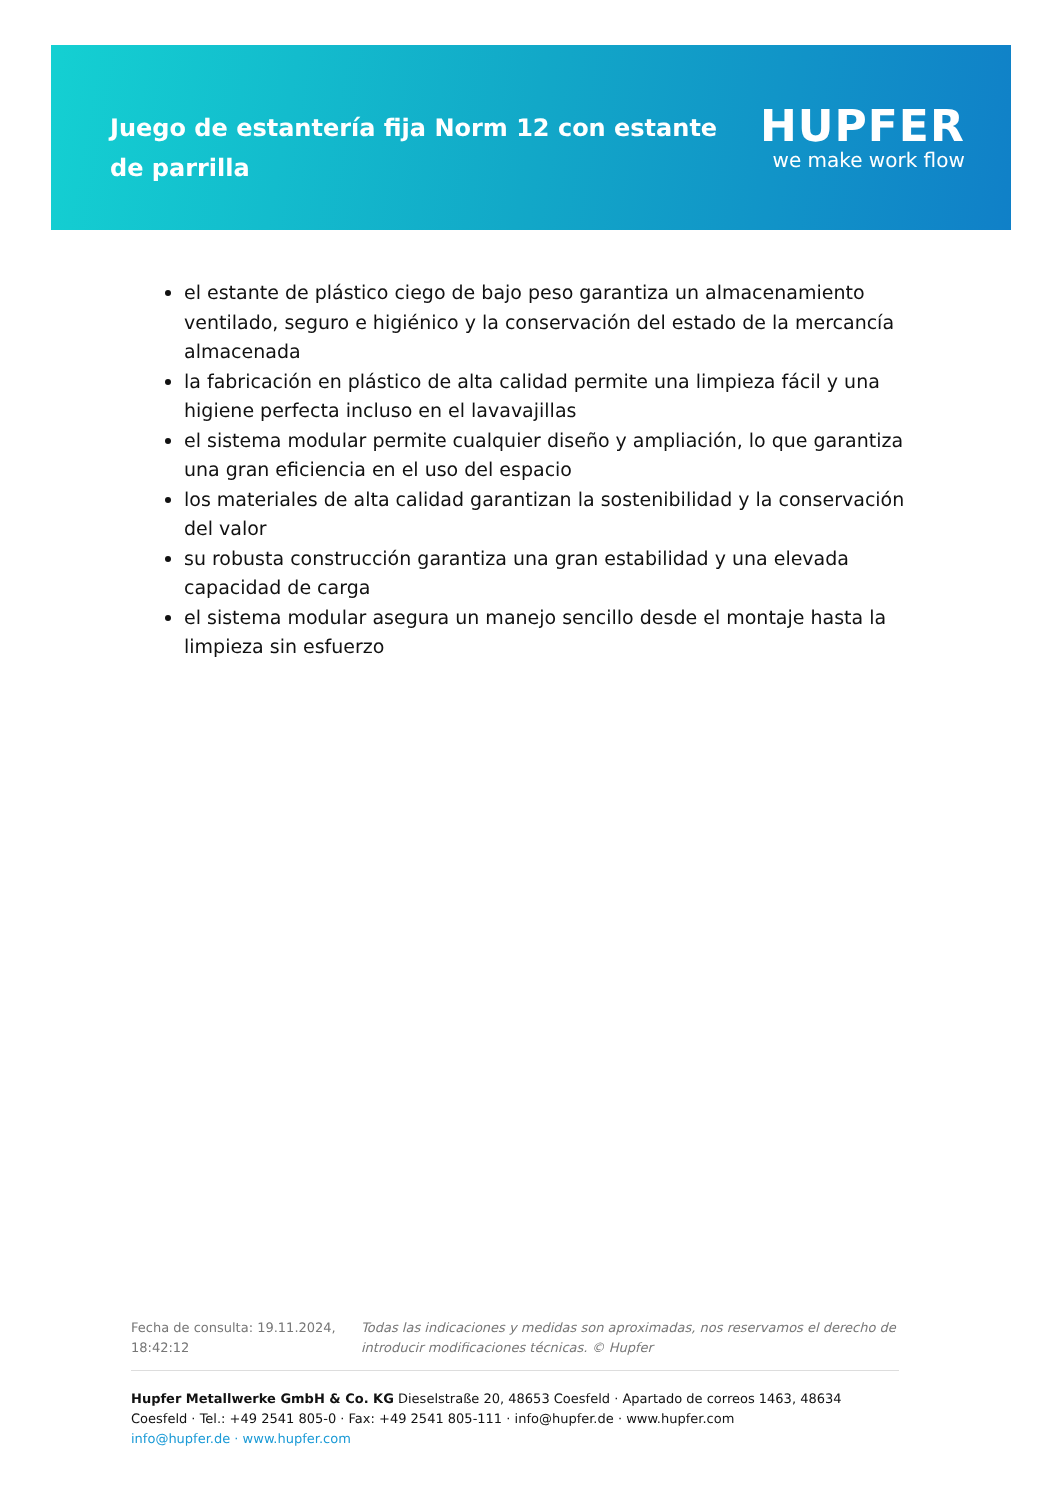Juego de estantería fija Norm 12 con estante de parrilla
HUPFER
we make work flow
el estante de plástico ciego de bajo peso garantiza un almacenamiento ventilado, seguro e higiénico y la conservación del estado de la mercancía almacenada
la fabricación en plástico de alta calidad permite una limpieza fácil y una higiene perfecta incluso en el lavavajillas
el sistema modular permite cualquier diseño y ampliación, lo que garantiza una gran eficiencia en el uso del espacio
los materiales de alta calidad garantizan la sostenibilidad y la conservación del valor
su robusta construcción garantiza una gran estabilidad y una elevada capacidad de carga
el sistema modular asegura un manejo sencillo desde el montaje hasta la limpieza sin esfuerzo
Fecha de consulta: 19.11.2024, 18:42:12
Todas las indicaciones y medidas son aproximadas, nos reservamos el derecho de introducir modificaciones técnicas. © Hupfer
Hupfer Metallwerke GmbH & Co. KG Dieselstraße 20, 48653 Coesfeld · Apartado de correos 1463, 48634 Coesfeld · Tel.: +49 2541 805-0 · Fax: +49 2541 805-111 · info@hupfer.de · www.hupfer.com
info@hupfer.de · www.hupfer.com